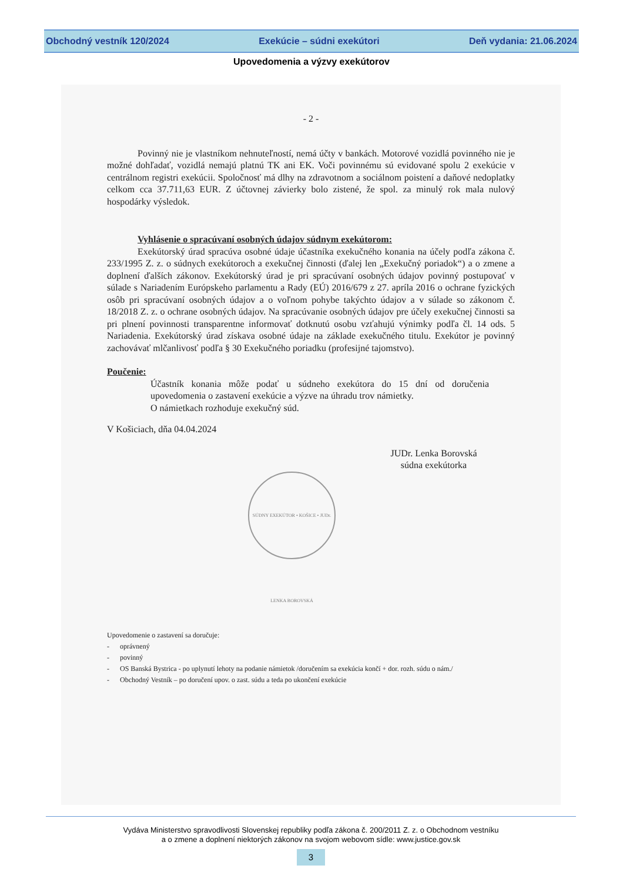Obchodný vestník 120/2024 Exekúcie – súdni exekútori Deň vydania: 21.06.2024
Upovedomenia a výzvy exekútorov
- 2 -
Povinný nie je vlastníkom nehnuteľností, nemá účty v bankách. Motorové vozidlá povinného nie je možné dohľadať, vozidlá nemajú platnú TK ani EK. Voči povinnému sú evidované spolu 2 exekúcie v centrálnom registri exekúcii. Spoločnosť má dlhy na zdravotnom a sociálnom poistení a daňové nedoplatky celkom cca 37.711,63 EUR. Z účtovnej závierky bolo zistené, že spol. za minulý rok mala nulový hospodárky výsledok.
Vyhlásenie o spracúvaní osobných údajov súdnym exekútorom:
Exekútorský úrad spracúva osobné údaje účastníka exekučného konania na účely podľa zákona č. 233/1995 Z. z. o súdnych exekútoroch a exekučnej činnosti (ďalej len „Exekučný poriadok“) a o zmene a doplnení ďalších zákonov. Exekútorský úrad je pri spracúvaní osobných údajov povinný postupovať v súlade s Nariadením Európskeho parlamentu a Rady (EÚ) 2016/679 z 27. apríla 2016 o ochrane fyzických osôb pri spracúvaní osobných údajov a o voľnom pohybe takýchto údajov a v súlade so zákonom č. 18/2018 Z. z. o ochrane osobných údajov. Na spracúvanie osobných údajov pre účely exekučnej činnosti sa pri plnení povinnosti transparentne informovať dotknutú osobu vzťahujú výnimky podľa čl. 14 ods. 5 Nariadenia. Exekútorský úrad získava osobné údaje na základe exekučného titulu. Exekútor je povinný zachovávať mlčanlivosť podľa § 30 Exekučného poriadku (profesijné tajomstvo).
Poučenie:
Účastník konania môže podať u súdneho exekútora do 15 dní od doručenia upovedomenia o zastavení exekúcie a výzve na úhradu trov námietky.
O námietkach rozhoduje exekučný súd.
V Košiciach, dňa 04.04.2024
JUDr. Lenka Borovská
súdna exekútorka
SÚDNY EXEKÚTOR • KOŠICE • JUDr. LENKA BOROVSKÁ
Upovedomenie o zastavení sa doručuje:
- oprávnený
- povinný
- OS Banská Bystrica - po uplynutí lehoty na podanie námietok /doručením sa exekúcia končí + dor. rozh. súdu o nám./
- Obchodný Vestník – po doručení upov. o zast. súdu a teda po ukončení exekúcie
Vydáva Ministerstvo spravodlivosti Slovenskej republiky podľa zákona č. 200/2011 Z. z. o Obchodnom vestníku
a o zmene a doplnení niektorých zákonov na svojom webovom sídle: www.justice.gov.sk
3